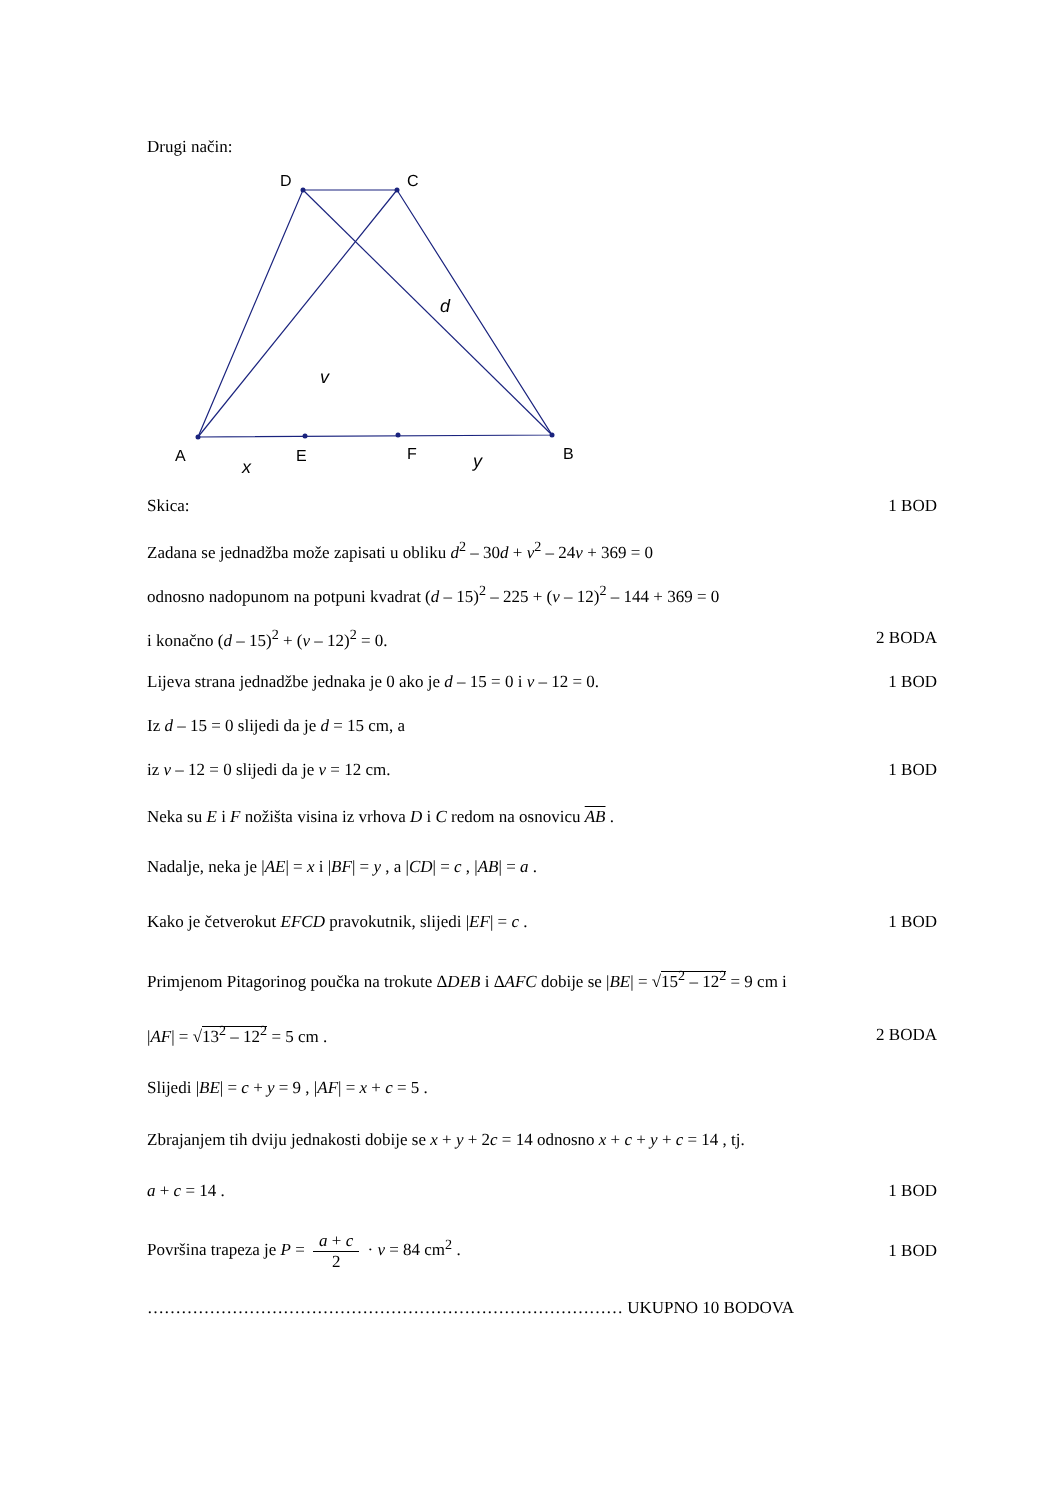Drugi način:
D
C
A
E
F
B
d
v
x
y
Skica: 1 BOD
Zadana se jednadžba može zapisati u obliku d<sup>2</sup> – 30d + v<sup>2</sup> – 24v + 369 = 0
odnosno nadopunom na potpuni kvadrat (d – 15)<sup>2</sup> – 225 + (v – 12)<sup>2</sup> – 144 + 369 = 0
i konačno (d – 15)<sup>2</sup> + (v – 12)<sup>2</sup> = 0. 2 BODA
Lijeva strana jednadžbe jednaka je 0 ako je d – 15 = 0 i v – 12 = 0. 1 BOD
Iz d – 15 = 0 slijedi da je d = 15 cm, a
iz v – 12 = 0 slijedi da je v = 12 cm. 1 BOD
Neka su E i F nožišta visina iz vrhova D i C redom na osnovicu AB .
Nadalje, neka je |AE| = x i |BF| = y , a |CD| = c , |AB| = a .
Kako je četverokut EFCD pravokutnik, slijedi |EF| = c . 1 BOD
Primjenom Pitagorinog poučka na trokute ΔDEB i ΔAFC dobije se |BE| = √15<sup>2</sup> – 12<sup>2</sup> = 9 cm i
|AF| = √13<sup>2</sup> – 12<sup>2</sup> = 5 cm . 2 BODA
Slijedi |BE| = c + y = 9 , |AF| = x + c = 5 .
Zbrajanjem tih dviju jednakosti dobije se x + y + 2c = 14 odnosno x + c + y + c = 14 , tj.
a + c = 14 . 1 BOD
Površina trapeza je P = a + c 2 · v = 84 cm<sup>2</sup> . 1 BOD
………………………………………………………………………… UKUPNO 10 BODOVA